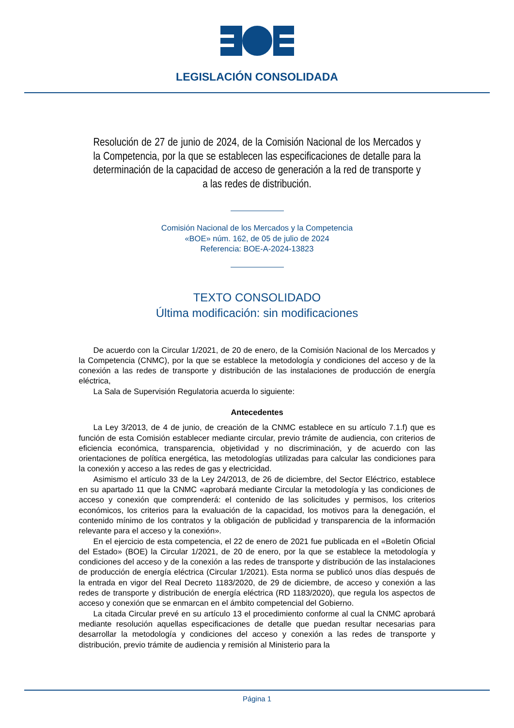LEGISLACIÓN CONSOLIDADA
Resolución de 27 de junio de 2024, de la Comisión Nacional de los Mercados y la Competencia, por la que se establecen las especificaciones de detalle para la determinación de la capacidad de acceso de generación a la red de transporte y a las redes de distribución.
Comisión Nacional de los Mercados y la Competencia
«BOE» núm. 162, de 05 de julio de 2024
Referencia: BOE-A-2024-13823
TEXTO CONSOLIDADO
Última modificación: sin modificaciones
De acuerdo con la Circular 1/2021, de 20 de enero, de la Comisión Nacional de los Mercados y la Competencia (CNMC), por la que se establece la metodología y condiciones del acceso y de la conexión a las redes de transporte y distribución de las instalaciones de producción de energía eléctrica,
La Sala de Supervisión Regulatoria acuerda lo siguiente:
Antecedentes
La Ley 3/2013, de 4 de junio, de creación de la CNMC establece en su artículo 7.1.f) que es función de esta Comisión establecer mediante circular, previo trámite de audiencia, con criterios de eficiencia económica, transparencia, objetividad y no discriminación, y de acuerdo con las orientaciones de política energética, las metodologías utilizadas para calcular las condiciones para la conexión y acceso a las redes de gas y electricidad.
Asimismo el artículo 33 de la Ley 24/2013, de 26 de diciembre, del Sector Eléctrico, establece en su apartado 11 que la CNMC «aprobará mediante Circular la metodología y las condiciones de acceso y conexión que comprenderá: el contenido de las solicitudes y permisos, los criterios económicos, los criterios para la evaluación de la capacidad, los motivos para la denegación, el contenido mínimo de los contratos y la obligación de publicidad y transparencia de la información relevante para el acceso y la conexión».
En el ejercicio de esta competencia, el 22 de enero de 2021 fue publicada en el «Boletín Oficial del Estado» (BOE) la Circular 1/2021, de 20 de enero, por la que se establece la metodología y condiciones del acceso y de la conexión a las redes de transporte y distribución de las instalaciones de producción de energía eléctrica (Circular 1/2021). Esta norma se publicó unos días después de la entrada en vigor del Real Decreto 1183/2020, de 29 de diciembre, de acceso y conexión a las redes de transporte y distribución de energía eléctrica (RD 1183/2020), que regula los aspectos de acceso y conexión que se enmarcan en el ámbito competencial del Gobierno.
La citada Circular prevé en su artículo 13 el procedimiento conforme al cual la CNMC aprobará mediante resolución aquellas especificaciones de detalle que puedan resultar necesarias para desarrollar la metodología y condiciones del acceso y conexión a las redes de transporte y distribución, previo trámite de audiencia y remisión al Ministerio para la
Página 1